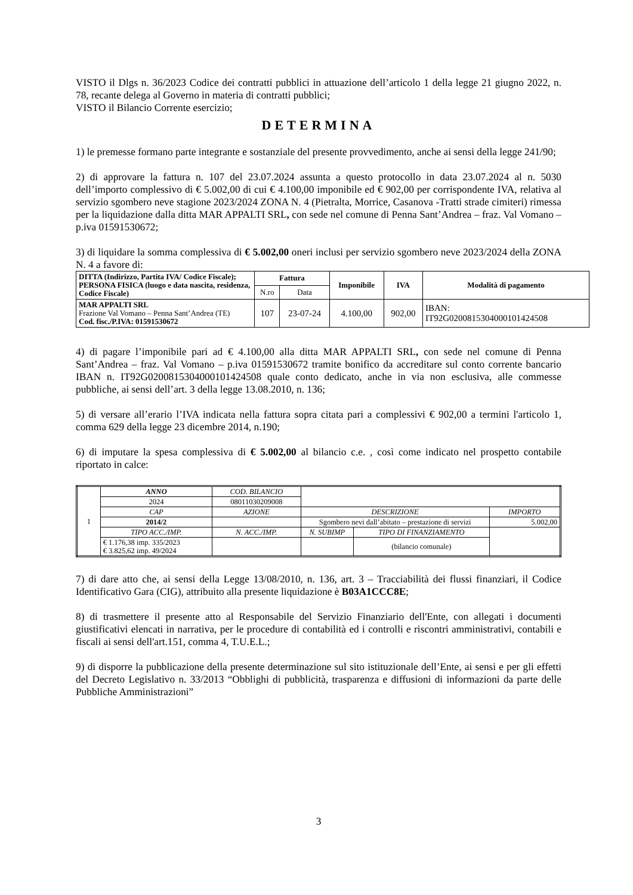VISTO il Dlgs n. 36/2023 Codice dei contratti pubblici in attuazione dell’articolo 1 della legge 21 giugno 2022, n. 78, recante delega al Governo in materia di contratti pubblici;
VISTO il Bilancio Corrente esercizio;
DETERMINA
1) le premesse formano parte integrante e sostanziale del presente provvedimento, anche ai sensi della legge 241/90;
2) di approvare la fattura n. 107 del 23.07.2024 assunta a questo protocollo in data 23.07.2024 al n. 5030 dell’importo complessivo di € 5.002,00 di cui € 4.100,00 imponibile ed € 902,00 per corrispondente IVA, relativa al servizio sgombero neve stagione 2023/2024 ZONA N. 4 (Pietralta, Morrice, Casanova -Tratti strade cimiteri) rimessa per la liquidazione dalla ditta MAR APPALTI SRL, con sede nel comune di Penna Sant’Andrea – fraz. Val Vomano – p.iva 01591530672;
3) di liquidare la somma complessiva di € 5.002,00 oneri inclusi per servizio sgombero neve 2023/2024 della ZONA N. 4 a favore di:
| DITTA (Indirizzo, Partita IVA/ Codice Fiscale); PERSONA FISICA (luogo e data nascita, residenza, Codice Fiscale) | Fattura | | Imponibile | IVA | Modalità di pagamento |
| --- | --- | --- | --- | --- | --- |
| | N.ro | Data | | | |
| MAR APPALTI SRL Frazione Val Vomano – Penna Sant’Andrea (TE) Cod. fisc./P.IVA: 01591530672 | 107 | 23-07-24 | 4.100,00 | 902,00 | IBAN: IT92G0200815304000101424508 |
4) di pagare l’imponibile pari ad € 4.100,00 alla ditta MAR APPALTI SRL, con sede nel comune di Penna Sant’Andrea – fraz. Val Vomano – p.iva 01591530672 tramite bonifico da accreditare sul conto corrente bancario IBAN n. IT92G0200815304000101424508 quale conto dedicato, anche in via non esclusiva, alle commesse pubbliche, ai sensi dell’art. 3 della legge 13.08.2010, n. 136;
5) di versare all’erario l’IVA indicata nella fattura sopra citata pari a complessivi € 902,00 a termini l'articolo 1, comma 629 della legge 23 dicembre 2014, n.190;
6) di imputare la spesa complessiva di € 5.002,00 al bilancio c.e. , così come indicato nel prospetto contabile riportato in calce:
| 1 | ANNO | COD. BILANCIO | | | |
| | 2024 | 08011030209008 | | | |
| | CAP | AZIONE | DESCRIZIONE | | IMPORTO |
| | 2014/2 | | Sgombero nevi dall’abitato – prestazione di servizi | | 5.002,00 |
| | TIPO ACC./IMP. | N. ACC./IMP. | N. SUBIMP | TIPO DI FINANZIAMENTO | |
| | € 1.176,38 imp. 335/2023 € 3.825,62 imp. 49/2024 | | | (bilancio comunale) | |
7) di dare atto che, ai sensi della Legge 13/08/2010, n. 136, art. 3 – Tracciabilità dei flussi finanziari, il Codice Identificativo Gara (CIG), attribuito alla presente liquidazione è B03A1CCC8E;
8) di trasmettere il presente atto al Responsabile del Servizio Finanziario dell'Ente, con allegati i documenti giustificativi elencati in narrativa, per le procedure di contabilità ed i controlli e riscontri amministrativi, contabili e fiscali ai sensi dell'art.151, comma 4, T.U.E.L.;
9) di disporre la pubblicazione della presente determinazione sul sito istituzionale dell’Ente, ai sensi e per gli effetti del Decreto Legislativo n. 33/2013 “Obblighi di pubblicità, trasparenza e diffusioni di informazioni da parte delle Pubbliche Amministrazioni”
3